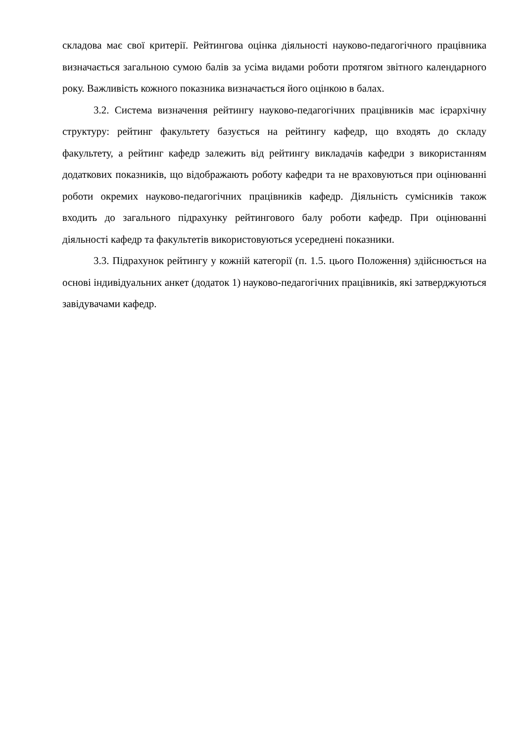складова має свої критерії. Рейтингова оцінка діяльності науково-педагогічного працівника визначається загальною сумою балів за усіма видами роботи протягом звітного календарного року. Важливість кожного показника визначається його оцінкою в балах.
3.2. Система визначення рейтингу науково-педагогічних працівників має ієрархічну структуру: рейтинг факультету базується на рейтингу кафедр, що входять до складу факультету, а рейтинг кафедр залежить від рейтингу викладачів кафедри з використанням додаткових показників, що відображають роботу кафедри та не враховуються при оцінюванні роботи окремих науково-педагогічних працівників кафедр. Діяльність сумісників також входить до загального підрахунку рейтингового балу роботи кафедр. При оцінюванні діяльності кафедр та факультетів використовуються усереднені показники.
3.3. Підрахунок рейтингу у кожній категорії (п. 1.5. цього Положення) здійснюється на основі індивідуальних анкет (додаток 1) науково-педагогічних працівників, які затверджуються завідувачами кафедр.